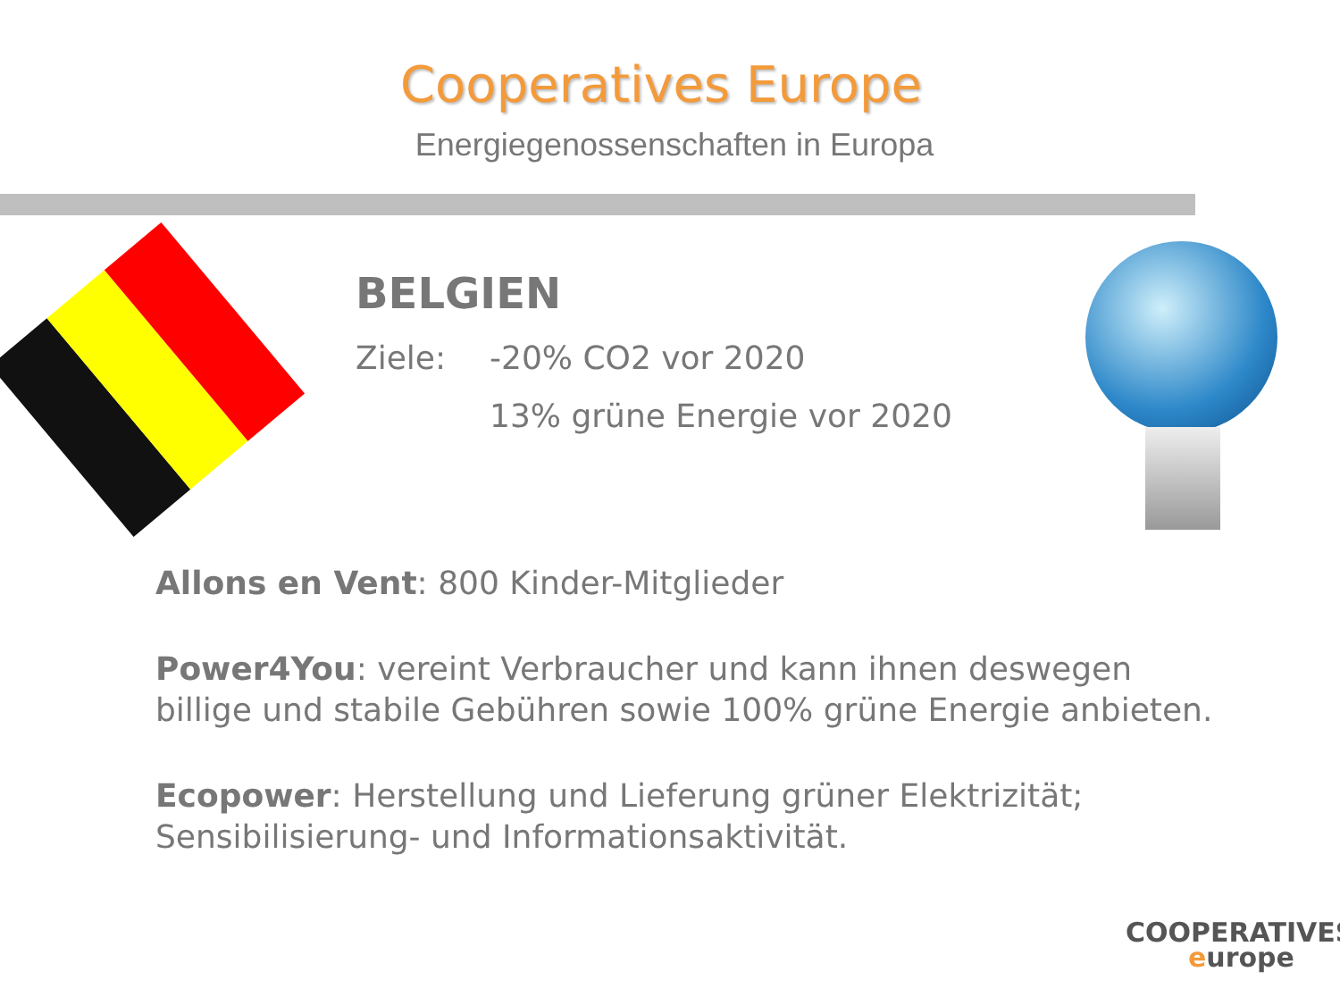Cooperatives Europe
Energiegenossenschaften in Europa
BELGIEN
Ziele: -20% CO2 vor 2020
13% grüne Energie vor 2020
Allons en Vent: 800 Kinder-Mitglieder
Power4You: vereint Verbraucher und kann ihnen deswegen
billige und stabile Gebühren sowie 100% grüne Energie anbieten.
Ecopower: Herstellung und Lieferung grüner Elektrizität;
Sensibilisierung- und Informationsaktivität.
COOPERATIVES
europe